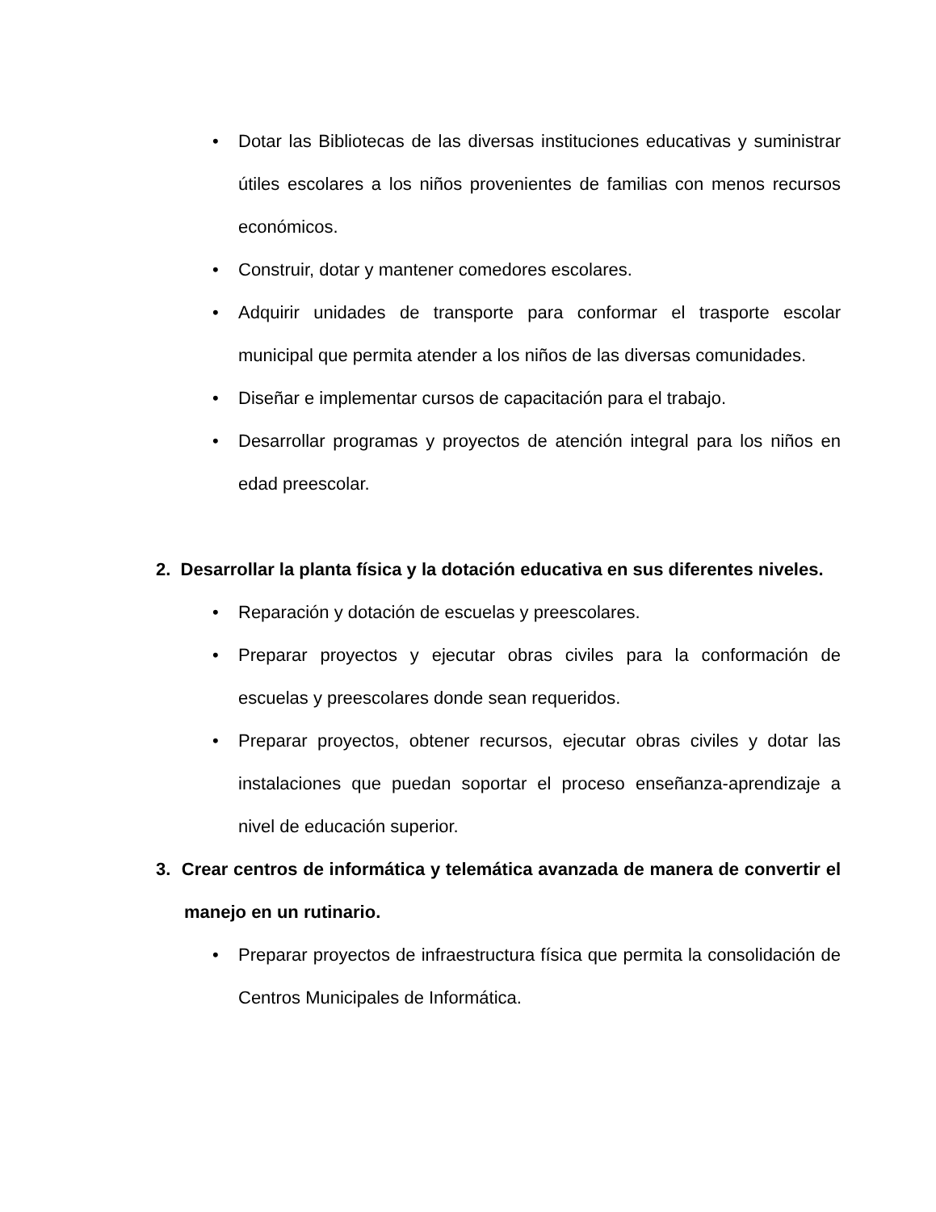• Dotar las Bibliotecas de las diversas instituciones educativas y suministrar útiles escolares a los niños provenientes de familias con menos recursos económicos.
• Construir, dotar y mantener comedores escolares.
• Adquirir unidades de transporte para conformar el trasporte escolar municipal que permita atender a los niños de las diversas comunidades.
• Diseñar e implementar cursos de capacitación para el trabajo.
• Desarrollar programas y proyectos de atención integral para los niños en edad preescolar.
2. Desarrollar la planta física y la dotación educativa en sus diferentes niveles.
• Reparación y dotación de escuelas y preescolares.
• Preparar proyectos y ejecutar obras civiles para la conformación de escuelas y preescolares donde sean requeridos.
• Preparar proyectos, obtener recursos, ejecutar obras civiles y dotar las instalaciones que puedan soportar el proceso enseñanza-aprendizaje a nivel de educación superior.
3. Crear centros de informática y telemática avanzada de manera de convertir el manejo en un rutinario.
• Preparar proyectos de infraestructura física que permita la consolidación de Centros Municipales de Informática.